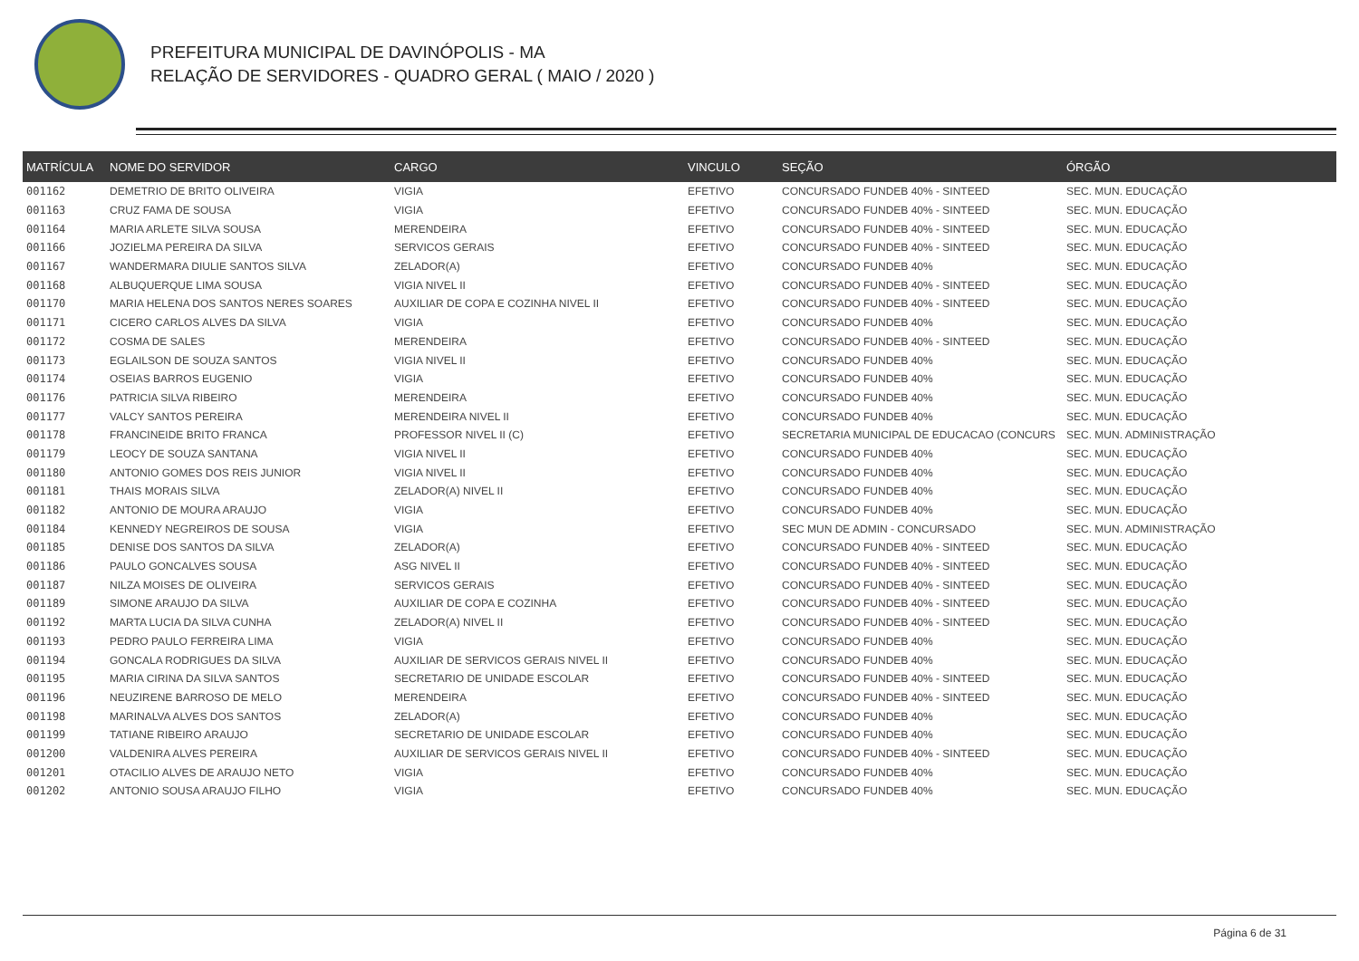PREFEITURA MUNICIPAL DE DAVINÓPOLIS - MA
RELAÇÃO DE SERVIDORES - QUADRO GERAL ( MAIO / 2020 )
| MATRÍCULA | NOME DO SERVIDOR | CARGO | VINCULO | SEÇÃO | ÓRGÃO |
| --- | --- | --- | --- | --- | --- |
| 001162 | DEMETRIO DE BRITO OLIVEIRA | VIGIA | EFETIVO | CONCURSADO FUNDEB 40% - SINTEED | SEC. MUN. EDUCAÇÃO |
| 001163 | CRUZ FAMA DE SOUSA | VIGIA | EFETIVO | CONCURSADO FUNDEB 40% - SINTEED | SEC. MUN. EDUCAÇÃO |
| 001164 | MARIA ARLETE SILVA SOUSA | MERENDEIRA | EFETIVO | CONCURSADO FUNDEB 40% - SINTEED | SEC. MUN. EDUCAÇÃO |
| 001166 | JOZIELMA PEREIRA DA SILVA | SERVICOS GERAIS | EFETIVO | CONCURSADO FUNDEB 40% - SINTEED | SEC. MUN. EDUCAÇÃO |
| 001167 | WANDERMARA DIULIE SANTOS SILVA | ZELADOR(A) | EFETIVO | CONCURSADO FUNDEB 40% | SEC. MUN. EDUCAÇÃO |
| 001168 | ALBUQUERQUE LIMA SOUSA | VIGIA NIVEL II | EFETIVO | CONCURSADO FUNDEB 40% - SINTEED | SEC. MUN. EDUCAÇÃO |
| 001170 | MARIA HELENA DOS SANTOS NERES SOARES | AUXILIAR DE COPA E COZINHA NIVEL II | EFETIVO | CONCURSADO FUNDEB 40% - SINTEED | SEC. MUN. EDUCAÇÃO |
| 001171 | CICERO CARLOS ALVES DA SILVA | VIGIA | EFETIVO | CONCURSADO FUNDEB 40% | SEC. MUN. EDUCAÇÃO |
| 001172 | COSMA DE SALES | MERENDEIRA | EFETIVO | CONCURSADO FUNDEB 40% - SINTEED | SEC. MUN. EDUCAÇÃO |
| 001173 | EGLAILSON DE SOUZA SANTOS | VIGIA NIVEL II | EFETIVO | CONCURSADO FUNDEB 40% | SEC. MUN. EDUCAÇÃO |
| 001174 | OSEIAS BARROS EUGENIO | VIGIA | EFETIVO | CONCURSADO FUNDEB 40% | SEC. MUN. EDUCAÇÃO |
| 001176 | PATRICIA SILVA RIBEIRO | MERENDEIRA | EFETIVO | CONCURSADO FUNDEB 40% | SEC. MUN. EDUCAÇÃO |
| 001177 | VALCY SANTOS PEREIRA | MERENDEIRA NIVEL II | EFETIVO | CONCURSADO FUNDEB 40% | SEC. MUN. EDUCAÇÃO |
| 001178 | FRANCINEIDE BRITO FRANCA | PROFESSOR NIVEL II (C) | EFETIVO | SECRETARIA MUNICIPAL DE EDUCACAO (CONCURS | SEC. MUN. ADMINISTRAÇÃO |
| 001179 | LEOCY DE SOUZA SANTANA | VIGIA NIVEL II | EFETIVO | CONCURSADO FUNDEB 40% | SEC. MUN. EDUCAÇÃO |
| 001180 | ANTONIO GOMES DOS REIS JUNIOR | VIGIA NIVEL II | EFETIVO | CONCURSADO FUNDEB 40% | SEC. MUN. EDUCAÇÃO |
| 001181 | THAIS MORAIS SILVA | ZELADOR(A) NIVEL II | EFETIVO | CONCURSADO FUNDEB 40% | SEC. MUN. EDUCAÇÃO |
| 001182 | ANTONIO DE MOURA ARAUJO | VIGIA | EFETIVO | CONCURSADO FUNDEB 40% | SEC. MUN. EDUCAÇÃO |
| 001184 | KENNEDY NEGREIROS DE SOUSA | VIGIA | EFETIVO | SEC MUN DE ADMIN - CONCURSADO | SEC. MUN. ADMINISTRAÇÃO |
| 001185 | DENISE DOS SANTOS DA SILVA | ZELADOR(A) | EFETIVO | CONCURSADO FUNDEB 40% - SINTEED | SEC. MUN. EDUCAÇÃO |
| 001186 | PAULO GONCALVES SOUSA | ASG NIVEL II | EFETIVO | CONCURSADO FUNDEB 40% - SINTEED | SEC. MUN. EDUCAÇÃO |
| 001187 | NILZA MOISES DE OLIVEIRA | SERVICOS GERAIS | EFETIVO | CONCURSADO FUNDEB 40% - SINTEED | SEC. MUN. EDUCAÇÃO |
| 001189 | SIMONE ARAUJO DA SILVA | AUXILIAR DE COPA E COZINHA | EFETIVO | CONCURSADO FUNDEB 40% - SINTEED | SEC. MUN. EDUCAÇÃO |
| 001192 | MARTA LUCIA DA SILVA CUNHA | ZELADOR(A) NIVEL II | EFETIVO | CONCURSADO FUNDEB 40% - SINTEED | SEC. MUN. EDUCAÇÃO |
| 001193 | PEDRO PAULO FERREIRA LIMA | VIGIA | EFETIVO | CONCURSADO FUNDEB 40% | SEC. MUN. EDUCAÇÃO |
| 001194 | GONCALA RODRIGUES DA SILVA | AUXILIAR DE SERVICOS GERAIS NIVEL II | EFETIVO | CONCURSADO FUNDEB 40% | SEC. MUN. EDUCAÇÃO |
| 001195 | MARIA CIRINA DA SILVA SANTOS | SECRETARIO DE UNIDADE ESCOLAR | EFETIVO | CONCURSADO FUNDEB 40% - SINTEED | SEC. MUN. EDUCAÇÃO |
| 001196 | NEUZIRENE BARROSO DE MELO | MERENDEIRA | EFETIVO | CONCURSADO FUNDEB 40% - SINTEED | SEC. MUN. EDUCAÇÃO |
| 001198 | MARINALVA ALVES DOS SANTOS | ZELADOR(A) | EFETIVO | CONCURSADO FUNDEB 40% | SEC. MUN. EDUCAÇÃO |
| 001199 | TATIANE RIBEIRO ARAUJO | SECRETARIO DE UNIDADE ESCOLAR | EFETIVO | CONCURSADO FUNDEB 40% | SEC. MUN. EDUCAÇÃO |
| 001200 | VALDENIRA ALVES PEREIRA | AUXILIAR DE SERVICOS GERAIS NIVEL II | EFETIVO | CONCURSADO FUNDEB 40% - SINTEED | SEC. MUN. EDUCAÇÃO |
| 001201 | OTACILIO ALVES DE ARAUJO NETO | VIGIA | EFETIVO | CONCURSADO FUNDEB 40% | SEC. MUN. EDUCAÇÃO |
| 001202 | ANTONIO SOUSA ARAUJO FILHO | VIGIA | EFETIVO | CONCURSADO FUNDEB 40% | SEC. MUN. EDUCAÇÃO |
Página 6 de 31